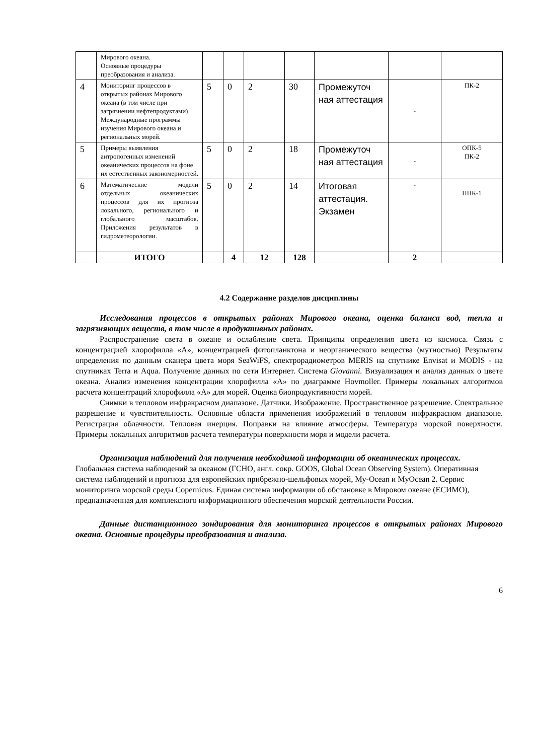| | Мирового океана. Основные процедуры преобразования и анализа. | | | | | | | |
| 4 | Мониторинг процессов в открытых районах Мирового океана (в том числе при загрязнении нефтепродуктами). Международные программы изучения Мирового океана и региональных морей. | 5 | 0 | 2 | 30 | Промежуточ ная аттестация | - | ПК-2 |
| 5 | Примеры выявления антропогенных изменений океанических процессов на фоне их естественных закономерностей. | 5 | 0 | 2 | 18 | Промежуточ ная аттестация | - | ОПК-5 ПК-2 |
| 6 | Математические модели отдельных океанических процессов для их прогноза локального, регионального и глобального масштабов. Приложения результатов в гидрометеорологии. | 5 | 0 | 2 | 14 | Итоговая аттестация. Экзамен | - | ППК-1 |
| | ИТОГО | | 4 | 12 | 128 | | 2 | |
4.2 Содержание разделов дисциплины
Исследования процессов в открытых районах Мирового океана, оценка баланса вод, тепла и загрязняющих веществ, в том числе в продуктивных районах.
Распространение света в океане и ослабление света. Принципы определения цвета из космоса. Связь с концентрацией хлорофилла «А», концентрацией фитопланктона и неорганического вещества (мутностью) Результаты определения по данным сканера цвета моря SeaWiFS, спектрорадиометров MERIS на спутнике Envisat и MODIS - на спутниках Terra и Aqua. Получение данных по сети Интернет. Система Giovanni. Визуализация и анализ данных о цвете океана. Анализ изменения концентрации хлорофилла «А» по диаграмме Hovmoller. Примеры локальных алгоритмов расчета концентраций хлорофилла «А» для морей. Оценка биопродуктивности морей.
Снимки в тепловом инфракрасном диапазоне. Датчики. Изображение. Пространственное разрешение. Спектральное разрешение и чувствительность. Основные области применения изображений в тепловом инфракрасном диапазоне. Регистрация облачности. Тепловая инерция. Поправки на влияние атмосферы. Температура морской поверхности. Примеры локальных алгоритмов расчета температуры поверхности моря и модели расчета.
Организация наблюдений для получения необходимой информации об океанических процессах.
Глобальная система наблюдений за океаном (ГСНО, англ. сокр. GOOS, Global Ocean Observing System). Оперативная система наблюдений и прогноза для европейских прибрежно-шельфовых морей, My-Ocean и MyOcean 2. Сервис мониторинга морской среды Copernicus. Единая система информации об обстановке в Мировом океане (ЕСИМО), предназначенная для комплексного информационного обеспечения морской деятельности России.
Данные дистанционного зондирования для мониторинга процессов в открытых районах Мирового океана. Основные процедуры преобразования и анализа.
6